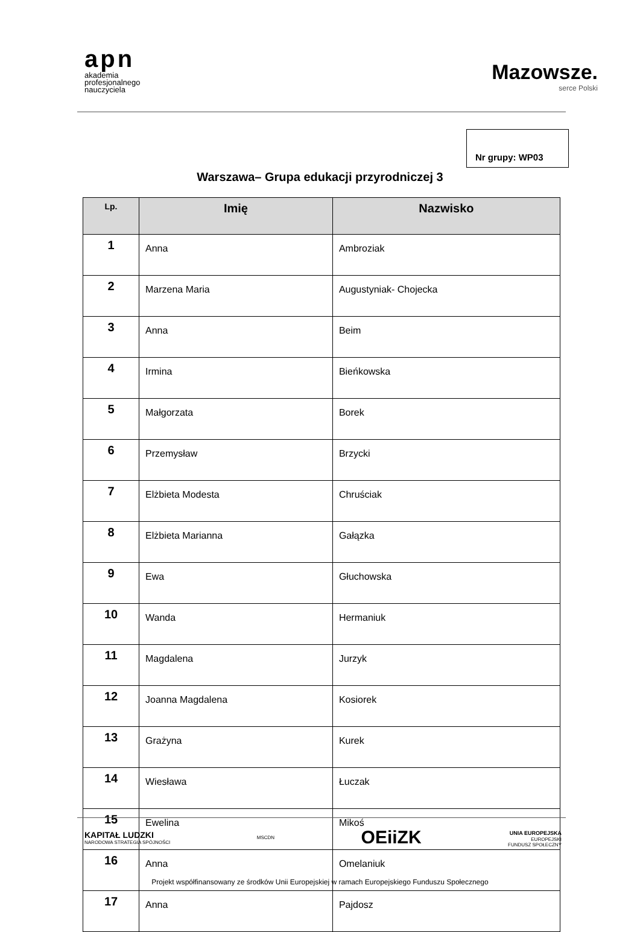apn
akademia
profesjonalnego
nauczyciela
Mazowsze.
serce Polski
Nr grupy: WP03
Warszawa– Grupa edukacji przyrodniczej 3
| Lp. | Imię | Nazwisko |
| --- | --- | --- |
| 1 | Anna | Ambroziak |
| 2 | Marzena Maria | Augustyniak- Chojecka |
| 3 | Anna | Beim |
| 4 | Irmina | Bieńkowska |
| 5 | Małgorzata | Borek |
| 6 | Przemysław | Brzycki |
| 7 | Elżbieta Modesta | Chruściak |
| 8 | Elżbieta Marianna | Gałązka |
| 9 | Ewa | Głuchowska |
| 10 | Wanda | Hermaniuk |
| 11 | Magdalena | Jurzyk |
| 12 | Joanna Magdalena | Kosiorek |
| 13 | Grażyna | Kurek |
| 14 | Wiesława | Łuczak |
| 15 | Ewelina | Mikoś |
| 16 | Anna | Omelaniuk |
| 17 | Anna | Pajdosz |
KAPITAŁ LUDZKI
NARODOWA STRATEGIA SPÓJNOŚCI
MSCDN
OEiiZK
UNIA EUROPEJSKA
EUROPEJSKI
FUNDUSZ SPOŁECZNY
Projekt współfinansowany ze środków Unii Europejskiej w ramach Europejskiego Funduszu Społecznego